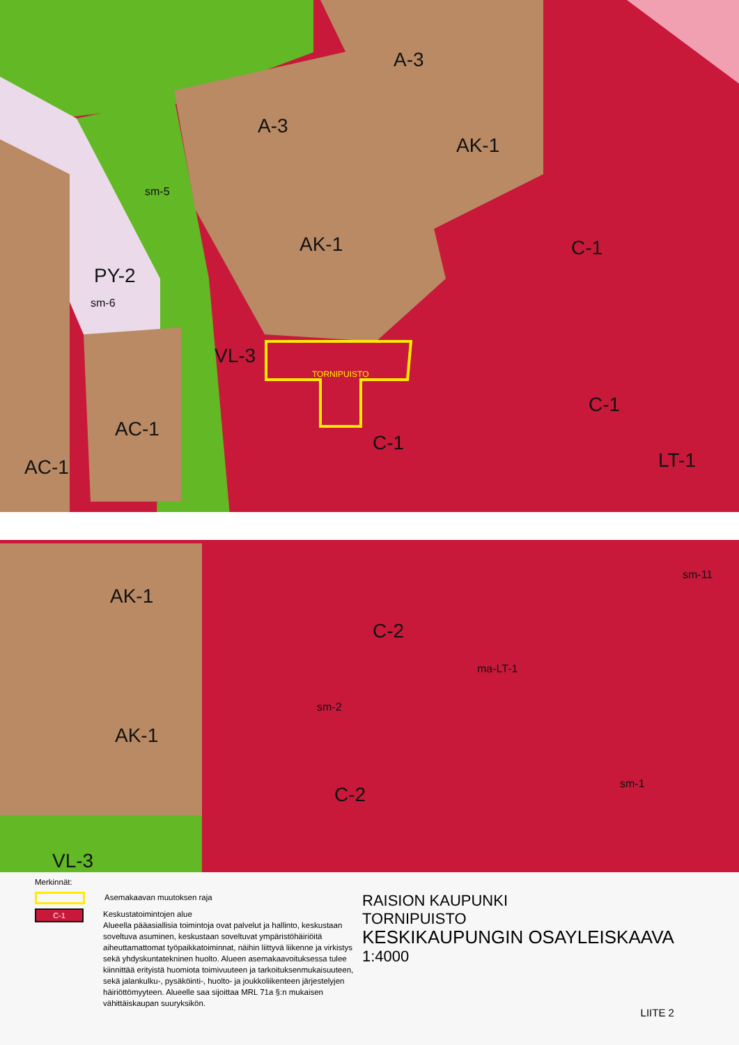A-3
A-3
AK-1
AK-1
C-1
PY-2
VL-3
AC-1
AC-1
C-1
C-1
LT-1
AK-1
C-2
AK-1
C-2
VL-3
TORNIPUISTO
sm-5
sm-6
sm-2
ma-LT-1
sm-1
sm-11
Merkinnät:
Asemakaavan muutoksen raja
C-1
Keskustatoimintojen alue
Alueella pääasiallisia toimintoja ovat palvelut ja hallinto, keskustaan soveltuva asuminen, keskustaan soveltuvat ympäristöhäiriöitä aiheuttamattomat työpaikkatoiminnat, näihin liittyvä liikenne ja virkistys sekä yhdyskuntatekninen huolto. Alueen asemakaavoituksessa tulee kiinnittää erityistä huomiota toimivuuteen ja tarkoituksenmukaisuuteen, sekä jalankulku-, pysäköinti-, huolto- ja joukkoliikenteen järjestelyjen häiriöttömyyteen. Alueelle saa sijoittaa MRL 71a §:n mukaisen vähittäiskaupan suuryksikön.
RAISION KAUPUNKI
TORNIPUISTO
KESKIKAUPUNGIN OSAYLEISKAAVA
1:4000
LIITE 2